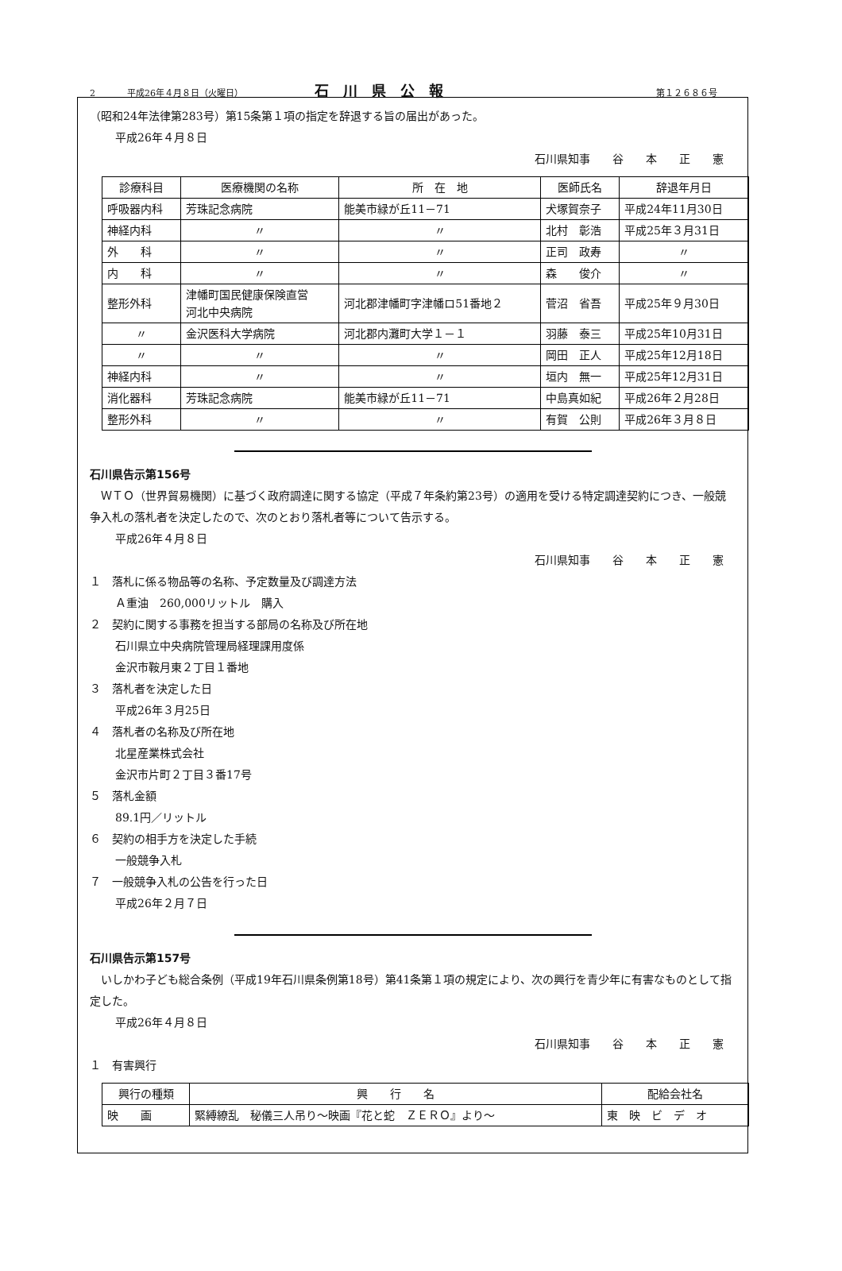2 平成26年４月８日（火曜日） 石川県公報 第１２６８６号
（昭和24年法律第283号）第15条第１項の指定を辞退する旨の届出があった。
平成26年４月８日
石川県知事　　谷　　本　　正　　憲
| 診療科目 | 医療機関の名称 | 所 在 地 | 医師氏名 | 辞退年月日 |
| --- | --- | --- | --- | --- |
| 呼吸器内科 | 芳珠記念病院 | 能美市緑が丘11－71 | 犬塚賀奈子 | 平成24年11月30日 |
| 神経内科 | 〃 | 〃 | 北村 彰浩 | 平成25年３月31日 |
| 外 科 | 〃 | 〃 | 正司 政寿 | 〃 |
| 内 科 | 〃 | 〃 | 森 俊介 | 〃 |
| 整形外科 | 津幡町国民健康保険直営 河北中央病院 | 河北郡津幡町字津幡ロ51番地２ | 菅沼 省吾 | 平成25年９月30日 |
| 〃 | 金沢医科大学病院 | 河北郡内灘町大学１－１ | 羽藤 泰三 | 平成25年10月31日 |
| 〃 | 〃 | 〃 | 岡田 正人 | 平成25年12月18日 |
| 神経内科 | 〃 | 〃 | 垣内 無一 | 平成25年12月31日 |
| 消化器科 | 芳珠記念病院 | 能美市緑が丘11－71 | 中島真如紀 | 平成26年２月28日 |
| 整形外科 | 〃 | 〃 | 有賀 公則 | 平成26年３月８日 |
石川県告示第156号
　ＷＴＯ（世界貿易機関）に基づく政府調達に関する協定（平成７年条約第23号）の適用を受ける特定調達契約につき、一般競争入札の落札者を決定したので、次のとおり落札者等について告示する。
平成26年４月８日
石川県知事　　谷　　本　　正　　憲
１　落札に係る物品等の名称、予定数量及び調達方法
Ａ重油　260,000リットル　購入
２　契約に関する事務を担当する部局の名称及び所在地
石川県立中央病院管理局経理課用度係
金沢市鞍月東２丁目１番地
３　落札者を決定した日
平成26年３月25日
４　落札者の名称及び所在地
北星産業株式会社
金沢市片町２丁目３番17号
５　落札金額
89.1円／リットル
６　契約の相手方を決定した手続
一般競争入札
７　一般競争入札の公告を行った日
平成26年２月７日
石川県告示第157号
　いしかわ子ども総合条例（平成19年石川県条例第18号）第41条第１項の規定により、次の興行を青少年に有害なものとして指定した。
平成26年４月８日
石川県知事　　谷　　本　　正　　憲
１　有害興行
| 興行の種類 | 興 行 名 | 配給会社名 |
| --- | --- | --- |
| 映 画 | 緊縛繚乱 秘儀三人吊り～映画『花と蛇 ＺＥＲＯ』より～ | 東 映 ビ デ オ |